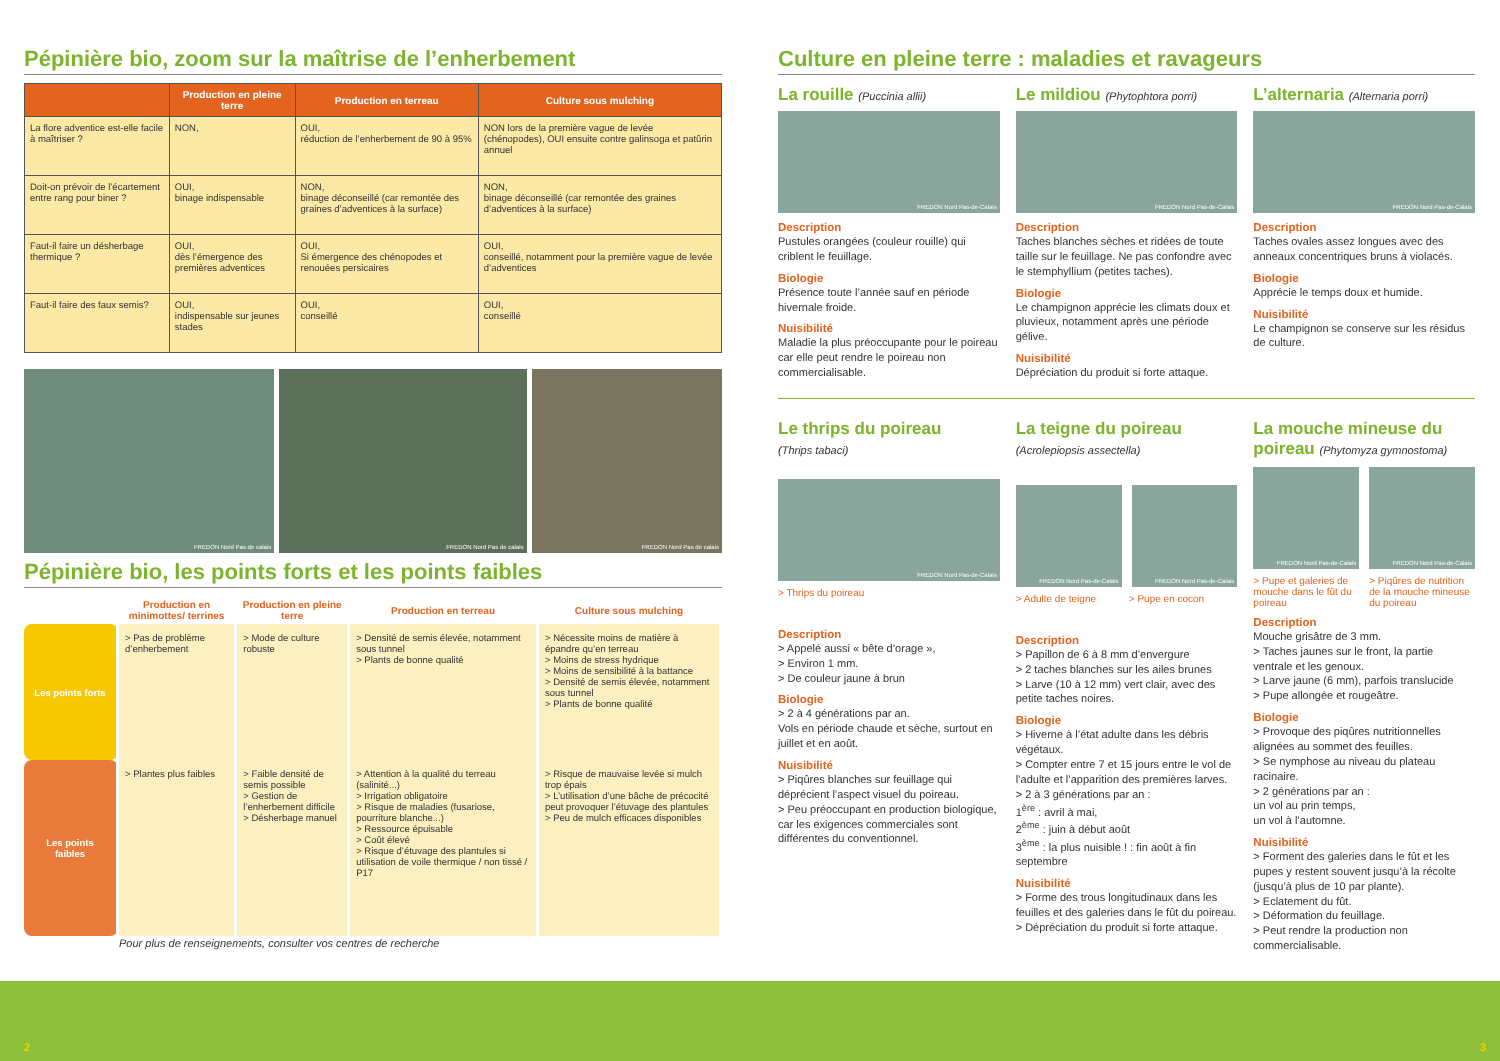Pépinière bio, zoom sur la maîtrise de l’enherbement
| | Production en pleine terre | Production en terreau | Culture sous mulching |
| --- | --- | --- | --- |
| La flore adventice est-elle facile à maîtriser ? | NON, | OUI, réduction de l’enherbement de 90 à 95% | NON lors de la première vague de levée (chénopodes), OUI ensuite contre galinsoga et patûrin annuel |
| Doit-on prévoir de l’écartement entre rang pour biner ? | OUI, binage indispensable | NON, binage déconseillé (car remontée des graines d’adventices à la surface) | NON, binage déconseillé (car remontée des graines d’adventices à la surface) |
| Faut-il faire un désherbage thermique ? | OUI, dès l’émergence des premières adventices | OUI, Si émergence des chénopodes et renouées persicaires | OUI, conseillé, notamment pour la première vague de levée d’adventices |
| Faut-il faire des faux semis? | OUI, indispensable sur jeunes stades | OUI, conseillé | OUI, conseillé |
FREDON Nord Pas de calais FREDON Nord Pas de calais FREDON Nord Pas de calais
Pépinière bio, les points forts et les points faibles
| | Production en minimottes/ terrines | Production en pleine terre | Production en terreau | Culture sous mulching |
| --- | --- | --- | --- | --- |
| Les points forts | > Pas de problème d’enherbement | > Mode de culture robuste | > Densité de semis élevée, notamment sous tunnel > Plants de bonne qualité | > Nécessite moins de matière à épandre qu’en terreau > Moins de stress hydrique > Moins de sensibilité à la battance > Densité de semis élevée, notamment sous tunnel > Plants de bonne qualité |
| Les points faibles | > Plantes plus faibles | > Faible densité de semis possible > Gestion de l’enherbement difficile > Désherbage manuel | > Attention à la qualité du terreau (salinité...) > Irrigation obligatoire > Risque de maladies (fusariose, pourriture blanche...) > Ressource épuisable > Coût élevé > Risque d’étuvage des plantules si utilisation de voile thermique / non tissé / P17 | > Risque de mauvaise levée si mulch trop épais > L’utilisation d’une bâche de précocité peut provoquer l’étuvage des plantules > Peu de mulch efficaces disponibles |
Pour plus de renseignements, consulter vos centres de recherche
Culture en pleine terre : maladies et ravageurs
La rouille (Puccinia allii)
FREDON Nord Pas-de-Calais
Description
Pustules orangées (couleur rouille) qui criblent le feuillage.
Biologie
Présence toute l’année sauf en période hivernale froide.
Nuisibilité
Maladie la plus préoccupante pour le poireau car elle peut rendre le poireau non commercialisable.
Le mildiou (Phytophtora porri)
FREDON Nord Pas-de-Calais
Description
Taches blanches sèches et ridées de toute taille sur le feuillage. Ne pas confondre avec le stemphyllium (petites taches).
Biologie
Le champignon apprécie les climats doux et pluvieux, notamment après une période gélive.
Nuisibilité
Dépréciation du produit si forte attaque.
L’alternaria (Alternaria porri)
FREDON Nord Pas-de-Calais
Description
Taches ovales assez longues avec des anneaux concentriques bruns à violacés.
Biologie
Apprécie le temps doux et humide.
Nuisibilité
Le champignon se conserve sur les résidus de culture.
Le thrips du poireau
(Thrips tabaci)
FREDON Nord Pas-de-Calais
> Thrips du poireau
Description
> Appelé aussi « bête d’orage »,
> Environ 1 mm.
> De couleur jaune à brun
Biologie
> 2 à 4 générations par an.
Vols en période chaude et sèche, surtout en juillet et en août.
Nuisibilité
> Piqûres blanches sur feuillage qui déprécient l’aspect visuel du poireau.
> Peu préoccupant en production biologique, car les exigences commerciales sont différentes du conventionnel.
La teigne du poireau
(Acrolepiopsis assectella)
FREDON Nord Pas-de-Calais FREDON Nord Pas-de-Calais
> Adulte de teigne > Pupe en cocon
Description
> Papillon de 6 à 8 mm d’envergure
> 2 taches blanches sur les ailes brunes
> Larve (10 à 12 mm) vert clair, avec des petite taches noires.
Biologie
> Hiverne à l’état adulte dans les débris végétaux.
> Compter entre 7 et 15 jours entre le vol de l’adulte et l’apparition des premières larves.
> 2 à 3 générations par an :
1<sup>ère</sup> : avril à mai,
2<sup>ème</sup> : juin à début août
3<sup>ème</sup> : la plus nuisible ! : fin août à fin septembre
Nuisibilité
> Forme des trous longitudinaux dans les feuilles et des galeries dans le fût du poireau.
> Dépréciation du produit si forte attaque.
La mouche mineuse du poireau (Phytomyza gymnostoma)
FREDON Nord Pas-de-Calais FREDON Nord Pas-de-Calais
> Pupe et galeries de mouche dans le fût du poireau > Piqûres de nutrition de la mouche mineuse du poireau
Description
Mouche grisâtre de 3 mm.
> Taches jaunes sur le front, la partie ventrale et les genoux.
> Larve jaune (6 mm), parfois translucide
> Pupe allongée et rougeâtre.
Biologie
> Provoque des piqûres nutritionnelles alignées au sommet des feuilles.
> Se nymphose au niveau du plateau racinaire.
> 2 générations par an :
un vol au prin temps,
un vol à l’automne.
Nuisibilité
> Forment des galeries dans le fût et les pupes y restent souvent jusqu’à la récolte (jusqu’à plus de 10 par plante).
> Eclatement du fût.
> Déformation du feuillage.
> Peut rendre la production non commercialisable.
2 3